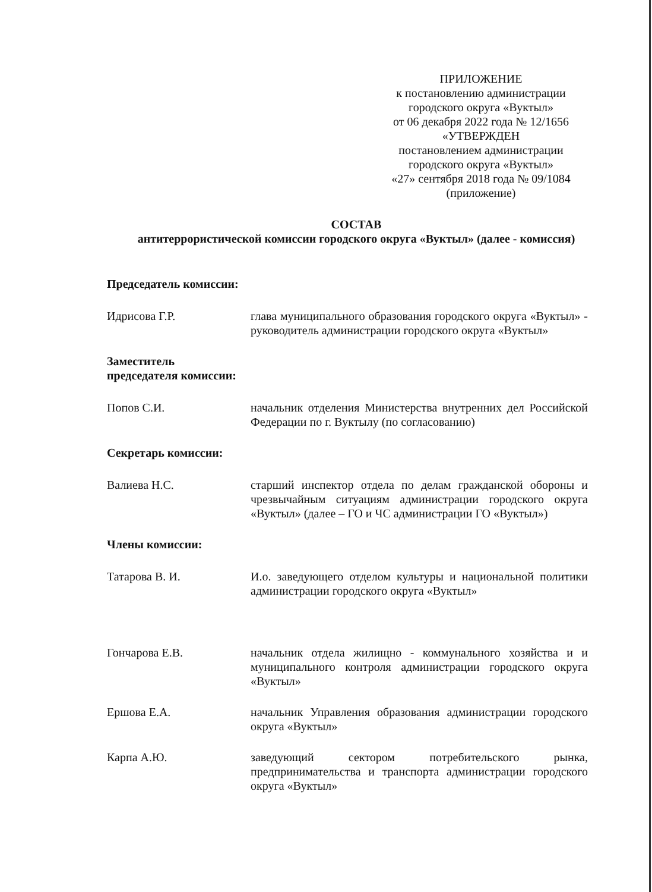ПРИЛОЖЕНИЕ
к постановлению администрации
городского округа «Вуктыл»
от 06 декабря 2022 года № 12/1656
«УТВЕРЖДЕН
постановлением администрации
городского округа «Вуктыл»
«27» сентября 2018 года № 09/1084
(приложение)
СОСТАВ
антитеррористической комиссии городского округа «Вуктыл» (далее - комиссия)
Председатель комиссии:
Идрисова Г.Р. глава муниципального образования городского округа «Вуктыл» - руководитель администрации городского округа «Вуктыл»
Заместитель
председателя комиссии:
Попов С.И. начальник отделения Министерства внутренних дел Российской Федерации по г. Вуктылу (по согласованию)
Секретарь комиссии:
Валиева Н.С. старший инспектор отдела по делам гражданской обороны и чрезвычайным ситуациям администрации городского округа «Вуктыл» (далее – ГО и ЧС администрации ГО «Вуктыл»)
Члены комиссии:
Татарова В. И. И.о. заведующего отделом культуры и национальной политики администрации городского округа «Вуктыл»
Гончарова Е.В. начальник отдела жилищно - коммунального хозяйства и и муниципального контроля администрации городского округа «Вуктыл»
Ершова Е.А. начальник Управления образования администрации городского округа «Вуктыл»
Карпа А.Ю. заведующий сектором потребительского рынка, предпринимательства и транспорта администрации городского округа «Вуктыл»